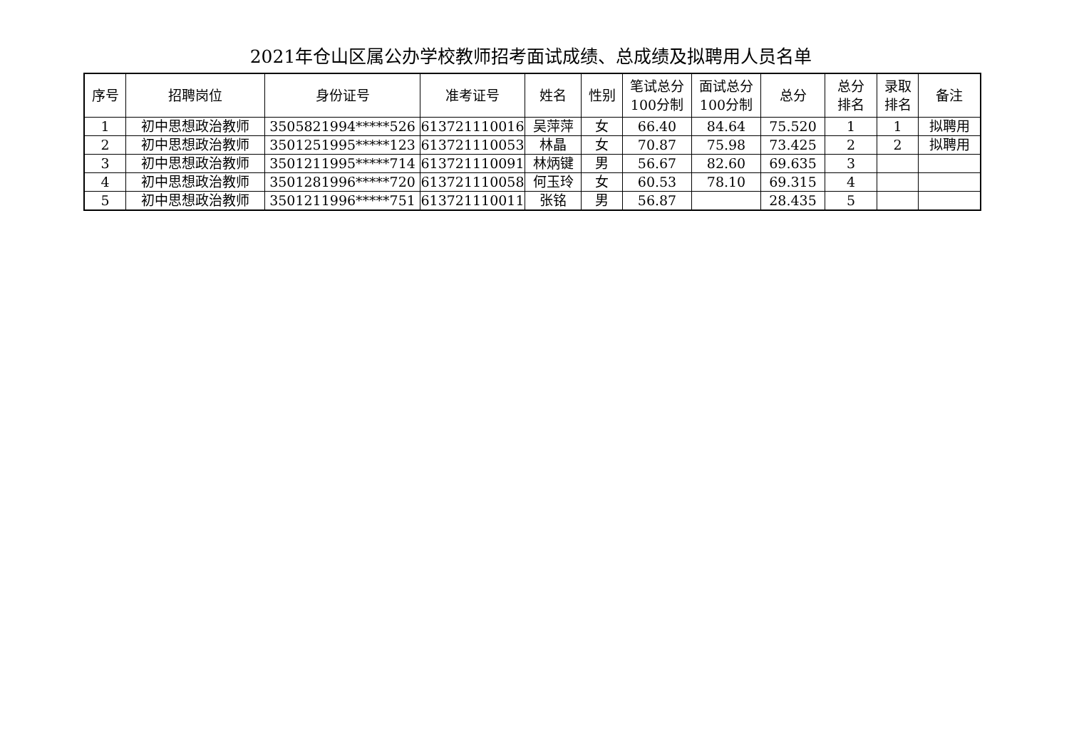2021年仓山区属公办学校教师招考面试成绩、总成绩及拟聘用人员名单
| 序号 | 招聘岗位 | 身份证号 | 准考证号 | 姓名 | 性别 | 笔试总分 100分制 | 面试总分 100分制 | 总分 | 总分 排名 | 录取 排名 | 备注 |
| --- | --- | --- | --- | --- | --- | --- | --- | --- | --- | --- | --- |
| 1 | 初中思想政治教师 | 3505821994*****526 | 613721110016 | 吴萍萍 | 女 | 66.40 | 84.64 | 75.520 | 1 | 1 | 拟聘用 |
| 2 | 初中思想政治教师 | 3501251995*****123 | 613721110053 | 林晶 | 女 | 70.87 | 75.98 | 73.425 | 2 | 2 | 拟聘用 |
| 3 | 初中思想政治教师 | 3501211995*****714 | 613721110091 | 林炳键 | 男 | 56.67 | 82.60 | 69.635 | 3 | | |
| 4 | 初中思想政治教师 | 3501281996*****720 | 613721110058 | 何玉玲 | 女 | 60.53 | 78.10 | 69.315 | 4 | | |
| 5 | 初中思想政治教师 | 3501211996*****751 | 613721110011 | 张铭 | 男 | 56.87 | | 28.435 | 5 | | |